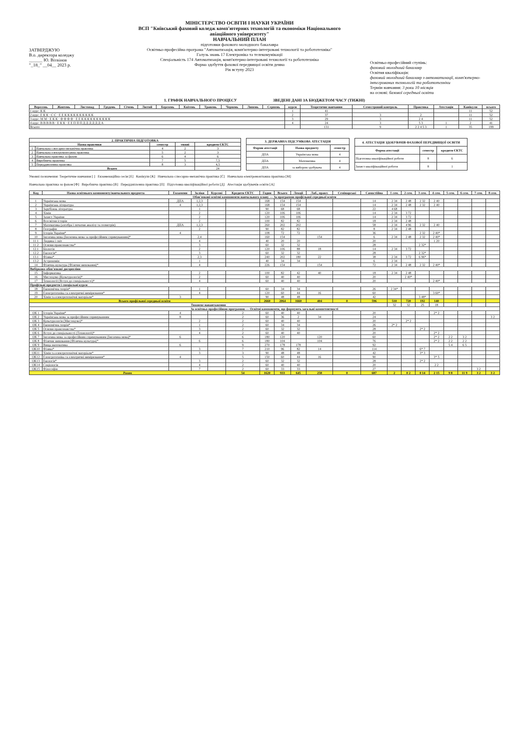ЗАТВЕРДЖУЮ
В.о. директора коледжу
______ Ю. Вітвінов
"_18_" __04__ 2023 р.
МІНІСТЕРСТВО ОСВІТИ І НАУКИ УКРАЇНИ
ВСП "Київський фаховий коледж комп'ютерних технологій та економіки Національного авіаційного університету"
НАВЧАЛЬНИЙ ПЛАН
підготовки фахового молодшого бакалавра
Освітньо-професійна програма "Автоматизація, комп'ютерно-інтегровані технології та робототехніка"
Галузь знань 17 Електроніка та телекомунікації
Спеціальність 174 Автоматизація, комп'ютерно-інтегровані технології та робототехніка
Форма здобуття фахової передвищої освіти денна
Рік вступу 2023
Освітньо-професійний ступінь:
фаховий молодший бакалавр
Освітня кваліфікація:
фаховий молодший бакалавр з автоматизації, комп'ютерно-інтегрованих технологій та робототехніки
Термін навчання: 3 роки 10 місяців
на основі: базової середньої освіти
1. ГРАФІК НАВЧАЛЬНОГО ПРОЦЕСУ ЗВЕДЕНІ ДАНІ ЗА БЮДЖЕТОМ ЧАСУ (ТИЖНІ)
| Вересень | Жовтень | Листопад | Грудень | Січень | Лютий | Березень | Квітень | Травень | Червень | Липень | Серпень | курси | Теоретичне навчання | Семестровий контроль | Практика | Атестація | Канікули | всього |
| --- | --- | --- | --- | --- | --- | --- | --- | --- | --- | --- | --- | --- | --- | --- | --- | --- | --- | --- |
| 1 курс: К К | | | | | | | | | | | | 1 | 41 | | | | 11 | 52 |
| 2 курс: Е К К · С С · Е Е К К К К К К К К К К | | | | | | | | | | | | 2 | 37 | 3 | 2 | | 11 | 52 |
| 3 курс: М М · Е К К · Ф Ф Ф Ф · Е Е К К К К К К К К К К | | | | | | | | | | | | 3 | 29 | 3 | 2 4 | | 11 | 52 |
| 4 курс: В В В В В · Е К К · Е Е П П П Д Д Д Д Д Д А | | | | | | | | | | | | 4 | 24 | 3 | 5 3 | 1 | 2 | 41 |
| Всього | | | | | | | | | | | | | 131 | 9 | 2 2 4 5 3 | 1 | 35 | 199 |
| 2. ПРАКТИЧНА ПІДГОТОВКА | | | | |
| --- | --- | --- | --- | --- |
| Назва практики | | семестр | тижні | кредити ЄКТС |
| 1 | Навчальна слюсарно-механічна практика | 4 | 2 | 3 |
| 2 | Навчальна електромонтажна практика | 5 | 2 | 3 |
| 3 | Навчальна практика за фахом | 6 | 4 | 6 |
| 4 | Виробнича практика | 7 | 5 | 7,5 |
| 5 | Переддипломна практика | 8 | 3 | 4,5 |
| Всього | | | | 24 |
| 3. ДЕРЖАВНА ПІДСУМКОВА АТЕСТАЦІЯ | | |
| --- | --- | --- |
| Форми атестації | Назва предмету | семестр |
| ДПА | Українська мова | 4 |
| ДПА | Математика | 4 |
| ДПА | за вибором здобувача | 4 |
| 4. АТЕСТАЦІЯ ЗДОБУВАЧІВ ФАХОВОЇ ПЕРЕДВИЩОЇ ОСВІТИ | | |
| --- | --- | --- |
| Форма атестації | семестр | кредити ЄКТС |
| Підготовка кваліфікаційної роботи | 8 | 6 |
| Захист кваліфікаційної роботи | 8 | 1 |
Умовні позначення: Теоретичне навчання [ ] Екзаменаційна сесія [Е] Канікули [К] Навчальна слюсарно-механічна практика [С] Навчальна електромонтажна практика [М]
Навчальна практика за фахом [Ф] Виробнича практика [В] Переддипломна практика [П] Підготовка кваліфікаційної роботи [Д] Атестація здобувачів освіти [А]
| Код | Назва освітнього компоненту/навчального предмета | Екзамени | Заліки | Курсові | Кредити ЄКТС | Годин | Всього | Лекції | Лаб., практ. | Семінарські | Самостійна | 1 сем. | 2 сем. | 3 сем. | 4 сем. | 5 сем. | 6 сем. | 7 сем. | 8 сем. |
| --- | --- | --- | --- | --- | --- | --- | --- | --- | --- | --- | --- | --- | --- | --- | --- | --- | --- | --- | --- |
| Обов'язкові освітні компоненти навчального плану — За програмою профільної середньої освіти | | | | | | | | | | | | | | | | | | | |
| 1 | Українська мова | ДПА | 1,2,3 | | | 168 | 154 | 154 | | | 14 | 2 34 | 2 48 | 2 32 | 2 40 | | | | |
| 2 | Українська література | 4 | 1,2,3 | | | 168 | 154 | 154 | | | 14 | 2 34 | 2 48 | 2 32 | 2 40 | | | | |
| 3 | Зарубіжна література | | 1 | | | 90 | 68 | 68 | | | 22 | 4 68 | | | | | | | |
| 4 | Хімія | | 2 | | | 120 | 106 | 106 | | | 14 | 2 34 | 3 72 | | | | | | |
| 5 | Захист України | | 2 | | | 120 | 106 | 106 | | | 14 | 2 34 | 3 72 | | | | | | |
| 6 | Всесвітня історія | | 2 | | | 100 | 82 | 82 | | | 18 | 2 34 | 2 48 | | | | | | |
| 7 | Математика (алгебра і початки аналізу та геометрія) | ДПА | 1,2,3 | | | 260 | 202 | 202 | | | 58 | 2 34 | 4 96 | 2 32 | 2 40 | | | | |
| 8 | Географія | | 2 | | | 90 | 82 | 82 | | | 8 | 2 34 | 2 48 | | | | | | |
| 9 | Історія України* | 4 | | | | 108 | 72 | 72 | | | 36 | | | 2 32 | 2 40* | | | | |
| 10 | Іноземна мова (Іноземна мова за професійним спрямуванням)* | | 2,4 | | | 160 | 154 | | 154 | | 6 | 2 34 | 2 48 | 2 32 | 2 40* | | | | |
| 11.1 | Людина і світ | | 4 | | | 40 | 20 | 20 | | | 20 | | | | 1 20 | | | | |
| 11.2 | Основи правознавства* | | 3 | | | 60 | 32 | 32 | | | 28 | | | 2 32* | | | | | |
| 12.1 | Біологія | | 2 | | | 120 | 106 | 88 | 18 | | 14 | 2 34 | 3 72 | | | | | | |
| 12.2 | Екологія* | | 3 | | | 60 | 32 | 32 | | | 28 | | | 2 32* | | | | | |
| 13.1 | Фізика* | | 2,3 | | | 240 | 202 | 180 | 22 | | 38 | 2 34 | 3 72 | 6 96* | | | | | |
| 13.2 | Астрономія | | 1 | | | 40 | 34 | 34 | | | 6 | 2 34 | | | | | | | |
| 14 | Фізична культура (Фізичне виховання)* | | 4 | | | 226 | 154 | | 154 | | 72 | 2 34 | 2 48 | 2 32 | 2 40* | | | | |
| Вибірково-обов'язкові дисципліни | | | | | | | | | | | | | | | | | | | |
| 15 | Інформатика | | 2 | | | 100 | 82 | 42 | 40 | | 18 | 2 34 | 2 48 | | | | | | |
| 16 | Мистецтво (Культурологія)* | | 2 | | | 60 | 40 | 40 | | | 20 | | 2 40* | | | | | | |
| 17 | Технології (Вступ до спеціальності)* | | 4 | | | 60 | 40 | 40 | | | 20 | | | | 2 40* | | | | |
| Профільні предмети і спеціальні курси | | | | | | | | | | | | | | | | | | | |
| 18 | Економічна теорія* | | 1 | | | 60 | 34 | 34 | | | 26 | 2 34* | | | | | | | |
| 19 | Електротехніка та електричні вимірювання* | | 4 | | | 120 | 60 | 44 | 16 | | 60 | | | | 3 60* | | | | |
| 20 | Хімія та електротехнічні матеріали* | 3 | | | | 90 | 48 | 48 | | | 42 | | | 3 48* | | | | | |
| Всього профільної середньої освіти | | | | | | 2660 | 2064 | 1660 | 404 | 0 | 596 | 510 | 720 | 192 | 140 | | | | |
| Тижневе навантаження | | | | | | | | | | | | 32 | 32 | 25 | 18 | | | | |
| За освітньо-професійною програмою — Освітні компоненти, що формують загальні компетентності | | | | | | | | | | | | | | | | | | | |
| ОК 1 | Історія України* | 4 | | | 2 | 60 | 40 | 40 | | | 20 | | | | 2* 2 | | | | |
| ОК 2 | Українська мова за професійним спрямуванням | 8 | | | 2 | 60 | 36 | 2 | 34 | | 24 | | | | | | | | 3 2 |
| ОК 3 | Культурологія (Мистецтво)* | | 2 | | 2 | 60 | 40 | 40 | | | 20 | | 2* 2 | | | | | | |
| ОК 4 | Економічна теорія* | | 1 | | 2 | 60 | 34 | 34 | | | 26 | 2* 2 | | | | | | | |
| ОК 5 | Основи правознавства* | | 3 | | 2 | 60 | 32 | 32 | | | 28 | | | 2* 2 | | | | | |
| ОК 6 | Вступ до спеціальності (Технології)* | | 4 | | 2 | 60 | 40 | 40 | | | 20 | | | | 2* 2 | | | | |
| ОК 7 | Іноземна мова за професійним спрямуванням (Іноземна мова)* | 6 | | | 6 | 180 | 120 | | 120 | | 60 | | | | 2* 2 | 2 2 | 3 2 | | |
| ОК 8 | Фізичне виховання (Фізична культура)* | | 6 | | 6 | 180 | 104 | | 104 | | 76 | | | | 2* 2 | 2 2 | 2 2 | | |
| ОК 9 | Вища математика | 6 | | | 9 | 270 | 178 | 178 | | | 92 | | | | | 5 4 | 6 5 | | |
| ОК10 | Фізика* | | 3 | | 7 | 210 | 96 | 82 | 14 | | 114 | | | 6* 7 | | | | | |
| ОК11 | Хімія та електротехнічні матеріали* | | 3 | | 3 | 90 | 48 | 48 | | | 42 | | | 3* 3 | | | | | |
| ОК12 | Електротехніка та електричні вимірювання* | 4 | | | 5 | 150 | 60 | 44 | 16 | | 90 | | | | 3* 5 | | | | |
| ОК13 | Екологія* | | 3 | | 2 | 60 | 32 | 32 | | | 28 | | | 2* 2 | | | | | |
| ОК14 | Соціологія | | 4 | | 2 | 60 | 40 | 40 | | | 20 | | | | 2 2 | | | | |
| ОК15 | Філософія | | 7 | | 2 | 60 | 33 | 33 | | | 27 | | | | | | | 3 2 | |
| Разом | | | | | 54 | 1620 | 933 | 645 | 258 | 0 | 687 | 2 | 0 2 | 0 14 | 2 15 | 9 8 | 11 9 | 3 2 | 3 2 |